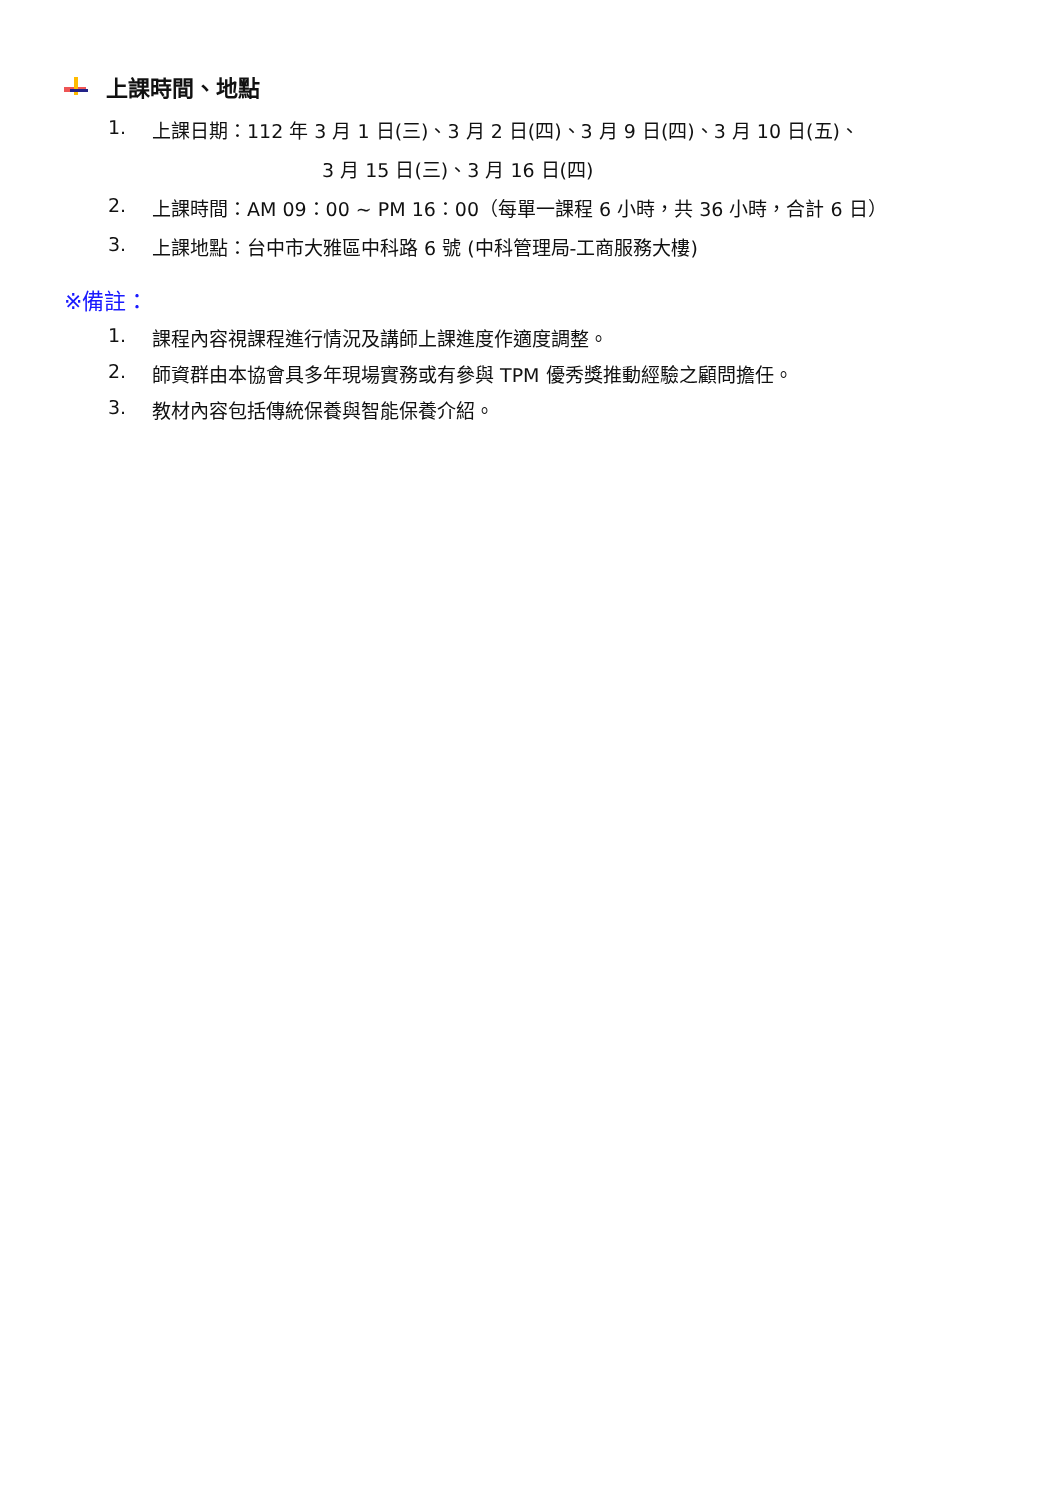上課時間、地點
1. 上課日期：112 年 3 月 1 日(三)、3 月 2 日(四)、3 月 9 日(四)、3 月 10 日(五)、
3 月 15 日(三)、3 月 16 日(四)
2. 上課時間：AM 09：00 ~ PM 16：00（每單一課程 6 小時，共 36 小時，合計 6 日）
3. 上課地點：台中市大雅區中科路 6 號 (中科管理局-工商服務大樓)
※備註：
1. 課程內容視課程進行情況及講師上課進度作適度調整。
2. 師資群由本協會具多年現場實務或有參與 TPM 優秀獎推動經驗之顧問擔任。
3. 教材內容包括傳統保養與智能保養介紹。